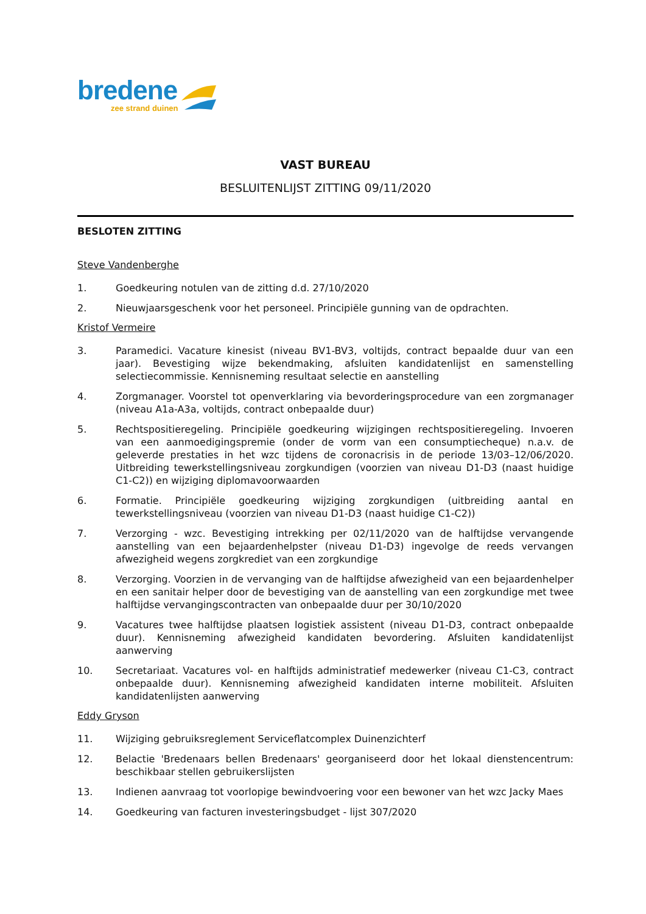bredene
zee strand duinen
VAST BUREAU
BESLUITENLIJST ZITTING 09/11/2020
BESLOTEN ZITTING
Steve Vandenberghe
1. Goedkeuring notulen van de zitting d.d. 27/10/2020
2. Nieuwjaarsgeschenk voor het personeel. Principiële gunning van de opdrachten.
Kristof Vermeire
3. Paramedici. Vacature kinesist (niveau BV1-BV3, voltijds, contract bepaalde duur van een jaar). Bevestiging wijze bekendmaking, afsluiten kandidatenlijst en samenstelling selectiecommissie. Kennisneming resultaat selectie en aanstelling
4. Zorgmanager. Voorstel tot openverklaring via bevorderingsprocedure van een zorgmanager (niveau A1a-A3a, voltijds, contract onbepaalde duur)
5. Rechtspositieregeling. Principiële goedkeuring wijzigingen rechtspositieregeling. Invoeren van een aanmoedigingspremie (onder de vorm van een consumptiecheque) n.a.v. de geleverde prestaties in het wzc tijdens de coronacrisis in de periode 13/03–12/06/2020. Uitbreiding tewerkstellingsniveau zorgkundigen (voorzien van niveau D1-D3 (naast huidige C1-C2)) en wijziging diplomavoorwaarden
6. Formatie. Principiële goedkeuring wijziging zorgkundigen (uitbreiding aantal en tewerkstellingsniveau (voorzien van niveau D1-D3 (naast huidige C1-C2))
7. Verzorging - wzc. Bevestiging intrekking per 02/11/2020 van de halftijdse vervangende aanstelling van een bejaardenhelpster (niveau D1-D3) ingevolge de reeds vervangen afwezigheid wegens zorgkrediet van een zorgkundige
8. Verzorging. Voorzien in de vervanging van de halftijdse afwezigheid van een bejaardenhelper en een sanitair helper door de bevestiging van de aanstelling van een zorgkundige met twee halftijdse vervangingscontracten van onbepaalde duur per 30/10/2020
9. Vacatures twee halftijdse plaatsen logistiek assistent (niveau D1-D3, contract onbepaalde duur). Kennisneming afwezigheid kandidaten bevordering. Afsluiten kandidatenlijst aanwerving
10. Secretariaat. Vacatures vol- en halftijds administratief medewerker (niveau C1-C3, contract onbepaalde duur). Kennisneming afwezigheid kandidaten interne mobiliteit. Afsluiten kandidatenlijsten aanwerving
Eddy Gryson
11. Wijziging gebruiksreglement Serviceflatcomplex Duinenzichterf
12. Belactie 'Bredenaars bellen Bredenaars' georganiseerd door het lokaal dienstencentrum: beschikbaar stellen gebruikerslijsten
13. Indienen aanvraag tot voorlopige bewindvoering voor een bewoner van het wzc Jacky Maes
14. Goedkeuring van facturen investeringsbudget - lijst 307/2020